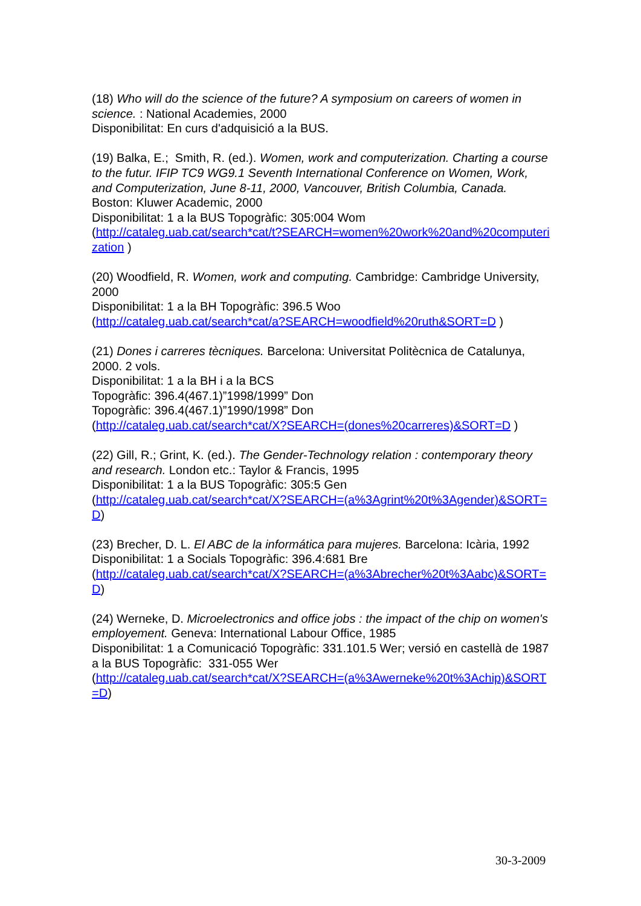(18) Who will do the science of the future? A symposium on careers of women in science. : National Academies, 2000
Disponibilitat: En curs d'adquisició a la BUS.
(19) Balka, E.; Smith, R. (ed.). Women, work and computerization. Charting a course to the futur. IFIP TC9 WG9.1 Seventh International Conference on Women, Work, and Computerization, June 8-11, 2000, Vancouver, British Columbia, Canada. Boston: Kluwer Academic, 2000
Disponibilitat: 1 a la BUS Topogràfic: 305:004 Wom
(http://cataleg.uab.cat/search*cat/t?SEARCH=women%20work%20and%20computerization )
(20) Woodfield, R. Women, work and computing. Cambridge: Cambridge University, 2000
Disponibilitat: 1 a la BH Topogràfic: 396.5 Woo
(http://cataleg.uab.cat/search*cat/a?SEARCH=woodfield%20ruth&SORT=D )
(21) Dones i carreres tècniques. Barcelona: Universitat Politècnica de Catalunya, 2000. 2 vols.
Disponibilitat: 1 a la BH i a la BCS
Topogràfic: 396.4(467.1)”1998/1999” Don
Topogràfic: 396.4(467.1)”1990/1998” Don
(http://cataleg.uab.cat/search*cat/X?SEARCH=(dones%20carreres)&SORT=D )
(22) Gill, R.; Grint, K. (ed.). The Gender-Technology relation : contemporary theory and research. London etc.: Taylor & Francis, 1995
Disponibilitat: 1 a la BUS Topogràfic: 305:5 Gen
(http://cataleg.uab.cat/search*cat/X?SEARCH=(a%3Agrint%20t%3Agender)&SORT=D)
(23) Brecher, D. L. El ABC de la informática para mujeres. Barcelona: Icària, 1992
Disponibilitat: 1 a Socials Topogràfic: 396.4:681 Bre
(http://cataleg.uab.cat/search*cat/X?SEARCH=(a%3Abrecher%20t%3Aabc)&SORT=D)
(24) Werneke, D. Microelectronics and office jobs : the impact of the chip on women's employement. Geneva: International Labour Office, 1985
Disponibilitat: 1 a Comunicació Topogràfic: 331.101.5 Wer; versió en castellà de 1987 a la BUS Topogràfic: 331-055 Wer
(http://cataleg.uab.cat/search*cat/X?SEARCH=(a%3Awerneke%20t%3Achip)&SORT=D)
30-3-2009